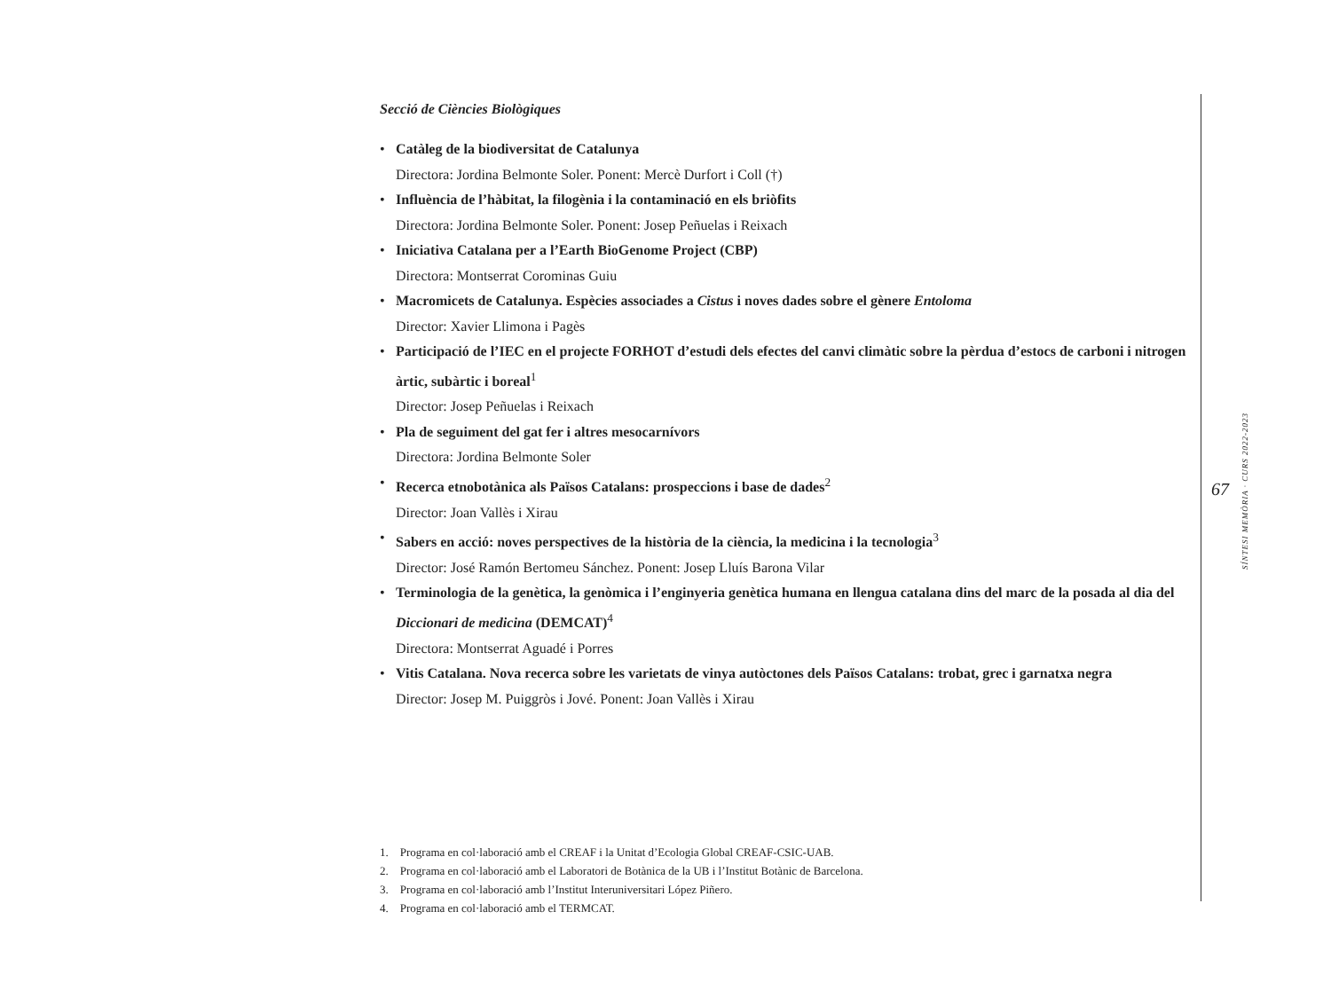Secció de Ciències Biològiques
• Catàleg de la biodiversitat de Catalunya
Directora: Jordina Belmonte Soler. Ponent: Mercè Durfort i Coll (†)
• Influència de l’hàbitat, la filogènia i la contaminació en els briòfits
Directora: Jordina Belmonte Soler. Ponent: Josep Peñuelas i Reixach
• Iniciativa Catalana per a l’Earth BioGenome Project (CBP)
Directora: Montserrat Corominas Guiu
• Macromicets de Catalunya. Espècies associades a Cistus i noves dades sobre el gènere Entoloma
Director: Xavier Llimona i Pagès
• Participació de l’IEC en el projecte FORHOT d’estudi dels efectes del canvi climàtic sobre la pèrdua d’estocs de carboni i nitrogen àrtic, subàrtic i boreal<sup>1</sup>
Director: Josep Peñuelas i Reixach
• Pla de seguiment del gat fer i altres mesocarnívors
Directora: Jordina Belmonte Soler
• Recerca etnobotànica als Països Catalans: prospeccions i base de dades<sup>2</sup>
Director: Joan Vallès i Xirau
• Sabers en acció: noves perspectives de la història de la ciència, la medicina i la tecnologia<sup>3</sup>
Director: José Ramón Bertomeu Sánchez. Ponent: Josep Lluís Barona Vilar
• Terminologia de la genètica, la genòmica i l’enginyeria genètica humana en llengua catalana dins del marc de la posada al dia del Diccionari de medicina (DEMCAT)<sup>4</sup>
Directora: Montserrat Aguadé i Porres
• Vitis Catalana. Nova recerca sobre les varietats de vinya autòctones dels Països Catalans: trobat, grec i garnatxa negra
Director: Josep M. Puiggròs i Jové. Ponent: Joan Vallès i Xirau
1. Programa en col·laboració amb el CREAF i la Unitat d’Ecologia Global CREAF-CSIC-UAB.
2. Programa en col·laboració amb el Laboratori de Botànica de la UB i l’Institut Botànic de Barcelona.
3. Programa en col·laboració amb l’Institut Interuniversitari López Piñero.
4. Programa en col·laboració amb el TERMCAT.
67
SÍNTESI MEMÒRIA · CURS 2022-2023